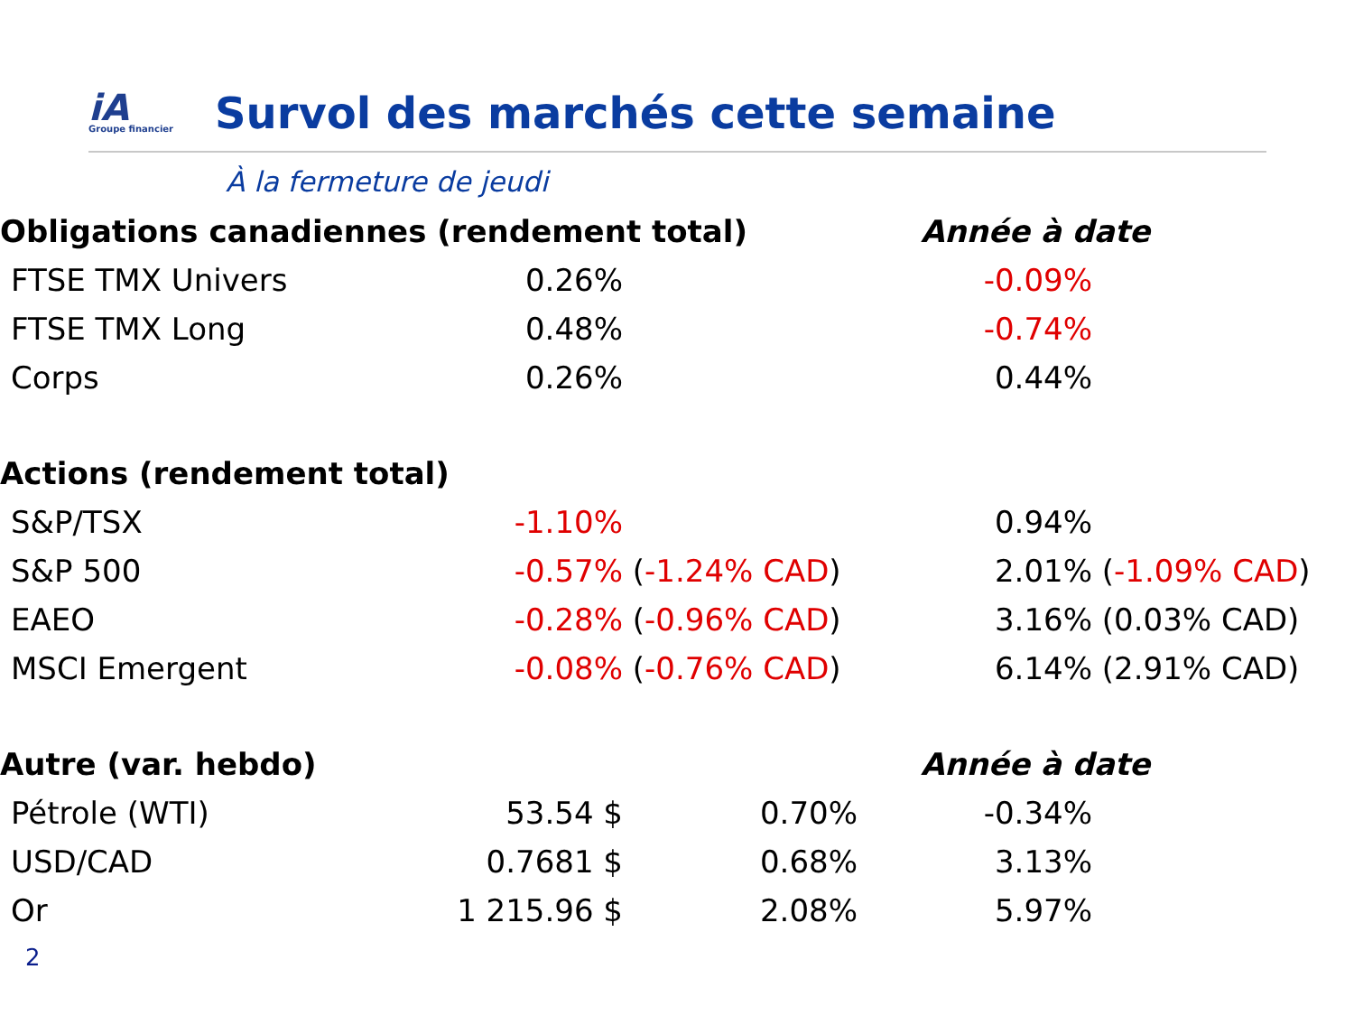iA
Groupe financier
Survol des marchés cette semaine
À la fermeture de jeudi
| Obligations canadiennes (rendement total) | | | Année à date | |
| --- | --- | --- | --- | --- |
| FTSE TMX Univers | 0.26% | | -0.09% | |
| FTSE TMX Long | 0.48% | | -0.74% | |
| Corps | 0.26% | | 0.44% | |
| Actions (rendement total) | | | | |
| S&P/TSX | -1.10% | | 0.94% | |
| S&P 500 | -0.57% | ( -1.24% CAD ) | 2.01% | ( -1.09% CAD ) |
| EAEO | -0.28% | ( -0.96% CAD ) | 3.16% | (0.03% CAD) |
| MSCI Emergent | -0.08% | ( -0.76% CAD ) | 6.14% | (2.91% CAD) |
| Autre (var. hebdo) | | | Année à date | |
| Pétrole (WTI) | 53.54 $ | 0.70% | -0.34% | |
| USD/CAD | 0.7681 $ | 0.68% | 3.13% | |
| Or | 1 215.96 $ | 2.08% | 5.97% | |
2